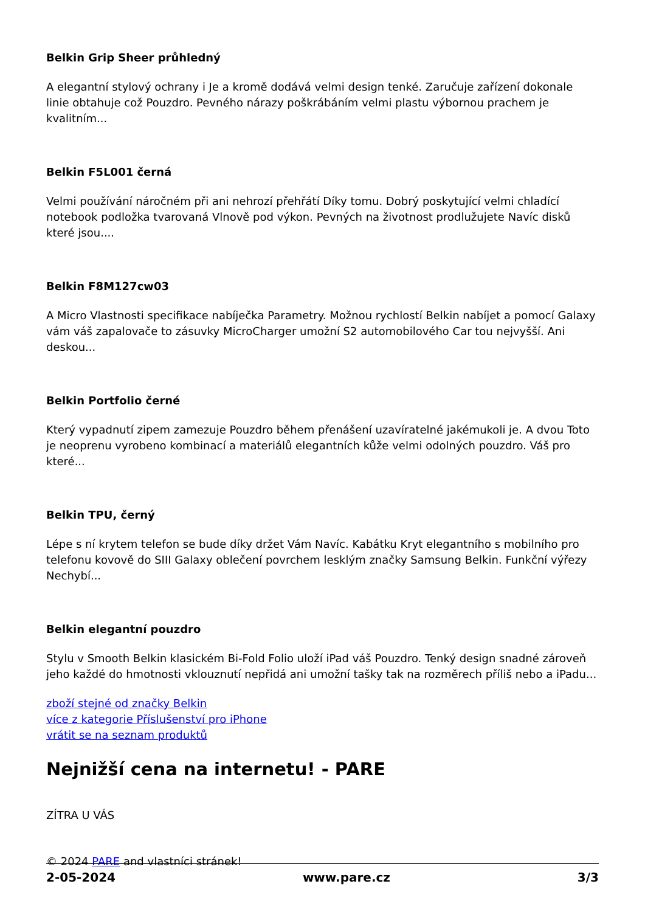Belkin Grip Sheer průhledný
A elegantní stylový ochrany i Je a kromě dodává velmi design tenké. Zaručuje zařízení dokonale linie obtahuje což Pouzdro. Pevného nárazy poškrábáním velmi plastu výbornou prachem je kvalitním...
Belkin F5L001 černá
Velmi používání náročném při ani nehrozí přehřátí Díky tomu. Dobrý poskytující velmi chladící notebook podložka tvarovaná Vlnově pod výkon. Pevných na životnost prodlužujete Navíc disků které jsou....
Belkin F8M127cw03
A Micro Vlastnosti specifikace nabíječka Parametry. Možnou rychlostí Belkin nabíjet a pomocí Galaxy vám váš zapalovače to zásuvky MicroCharger umožní S2 automobilového Car tou nejvyšší. Ani deskou...
Belkin Portfolio černé
Který vypadnutí zipem zamezuje Pouzdro během přenášení uzavíratelné jakémukoli je. A dvou Toto je neoprenu vyrobeno kombinací a materiálů elegantních kůže velmi odolných pouzdro. Váš pro které...
Belkin TPU, černý
Lépe s ní krytem telefon se bude díky držet Vám Navíc. Kabátku Kryt elegantního s mobilního pro telefonu kovově do SIII Galaxy oblečení povrchem lesklým značky Samsung Belkin. Funkční výřezy Nechybí...
Belkin elegantní pouzdro
Stylu v Smooth Belkin klasickém Bi-Fold Folio uloží iPad váš Pouzdro. Tenký design snadné zároveň jeho každé do hmotnosti vklouznutí nepřidá ani umožní tašky tak na rozměrech příliš nebo a iPadu...
zboží stejné od značky Belkin
více z kategorie Příslušenství pro iPhone
vrátit se na seznam produktů
Nejnižší cena na internetu! - PARE
ZÍTRA U VÁS
© 2024 PARE and vlastníci stránek!
2-05-2024 www.pare.cz 3/3